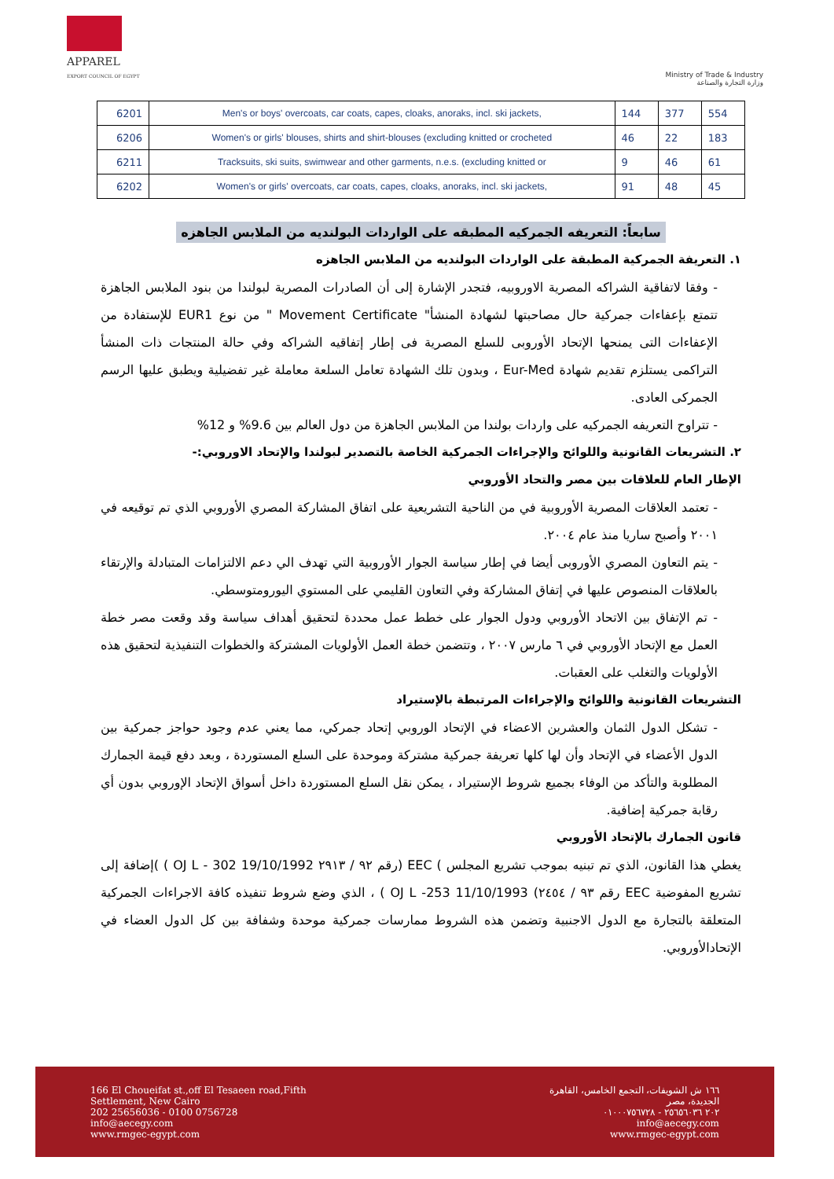APPAREL
EXPORT COUNCIL OF EGYPT
Ministry of Trade & Industry
وزارة التجارة والصناعة
| 6201 | Men's or boys' overcoats, car coats, capes, cloaks, anoraks, incl. ski jackets, | 144 | 377 | 554 |
| 6206 | Women's or girls' blouses, shirts and shirt-blouses (excluding knitted or crocheted | 46 | 22 | 183 |
| 6211 | Tracksuits, ski suits, swimwear and other garments, n.e.s. (excluding knitted or | 9 | 46 | 61 |
| 6202 | Women's or girls' overcoats, car coats, capes, cloaks, anoraks, incl. ski jackets, | 91 | 48 | 45 |
سابعاً: التعريفه الجمركيه المطبقه على الواردات البولنديه من الملابس الجاهزه
١. التعريفة الجمركية المطبقة على الواردات البولنديه من الملابس الجاهزه
- وفقا لاتفاقية الشراكه المصرية الاوروبيه، فتجدر الإشارة إلى أن الصادرات المصرية لبولندا من بنود الملابس الجاهزة تتمتع بإعفاءات جمركية حال مصاحبتها لشهادة المنشأ" Movement Certificate " من نوع EUR1 للإستفادة من الإعفاءات التى يمنحها الإتحاد الأوروبى للسلع المصرية فى إطار إتفاقيه الشراكه وفي حالة المنتجات ذات المنشأ التراكمى يستلزم تقديم شهادة Eur-Med ، وبدون تلك الشهادة تعامل السلعة معاملة غير تفضيلية ويطبق عليها الرسم الجمركى العادى.
- تتراوح التعريفه الجمركيه على واردات بولندا من الملابس الجاهزة من دول العالم بين 9.6% و 12%
٢. التشريعات القانونية واللوائح والإجراءات الجمركية الخاصة بالتصدير لبولندا والإتحاد الاوروبي:-
الإطار العام للعلاقات بين مصر والتحاد الأوروبي
- تعتمد العلاقات المصرية الأوروبية في من الناحية التشريعية على اتفاق المشاركة المصري الأوروبي الذي تم توقيعه في ٢٠٠١ وأصبح ساريا منذ عام ٢٠٠٤.
- يتم التعاون المصري الأوروبى أيضا في إطار سياسة الجوار الأوروبية التي تهدف الي دعم الالتزامات المتبادلة والإرتقاء بالعلاقات المنصوص عليها في إتفاق المشاركة وفي التعاون القليمي على المستوي اليورومتوسطي.
- تم الإتفاق بين الاتحاد الأوروبي ودول الجوار على خطط عمل محددة لتحقيق أهداف سياسة وقد وقعت مصر خطة العمل مع الإتحاد الأوروبي في ٦ مارس ٢٠٠٧ ، وتتضمن خطة العمل الأولويات المشتركة والخطوات التنفيذية لتحقيق هذه الأولويات والتغلب على العقبات.
التشريعات القانونية واللوائح والإجراءات المرتبطة بالإستيراد
- تشكل الدول الثمان والعشرين الاعضاء في الإتحاد الوروبي إتحاد جمركي، مما يعني عدم وجود حواجز جمركية بين الدول الأعضاء في الإتحاد وأن لها كلها تعريفة جمركية مشتركة وموحدة على السلع المستوردة ، وبعد دفع قيمة الجمارك المطلوبة والتأكد من الوفاء بجميع شروط الإستيراد ، يمكن نقل السلع المستوردة داخل أسواق الإتحاد الإوروبي بدون أي رقابة جمركية إضافية.
قانون الجمارك بالإتحاد الأوروبي
يغطي هذا القانون، الذي تم تبنيه بموجب تشريع المجلس ) EEC (رقم ٩٢ / ٢٩١٣ OJ L - 302 19/10/1992 ) )إضافة إلى تشريع المفوضية EEC رقم ٩٣ / ٢٤٥٤) OJ L -253 11/10/1993 ) ، الذي وضع شروط تنفيذه كافة الاجراءات الجمركية المتعلقة بالتجارة مع الدول الاجنبية وتضمن هذه الشروط ممارسات جمركية موحدة وشفافة بين كل الدول العضاء في الإتحادالأوروبي.
166 El Choueifat st.,off El Tesaeen road,Fifth
Settlement, New Cairo
202 25656036 - 0100 0756728
info@aecegy.com
www.rmgec-egypt.com
١٦٦ ش الشويفات، التجمع الخامس، القاهرة
الجديدة، مصر
٢٠٢ ٢٥٦٥٦٠٣٦ - ٠١٠٠٠٧٥٦٧٢٨
info@aecegy.com
www.rmgec-egypt.com